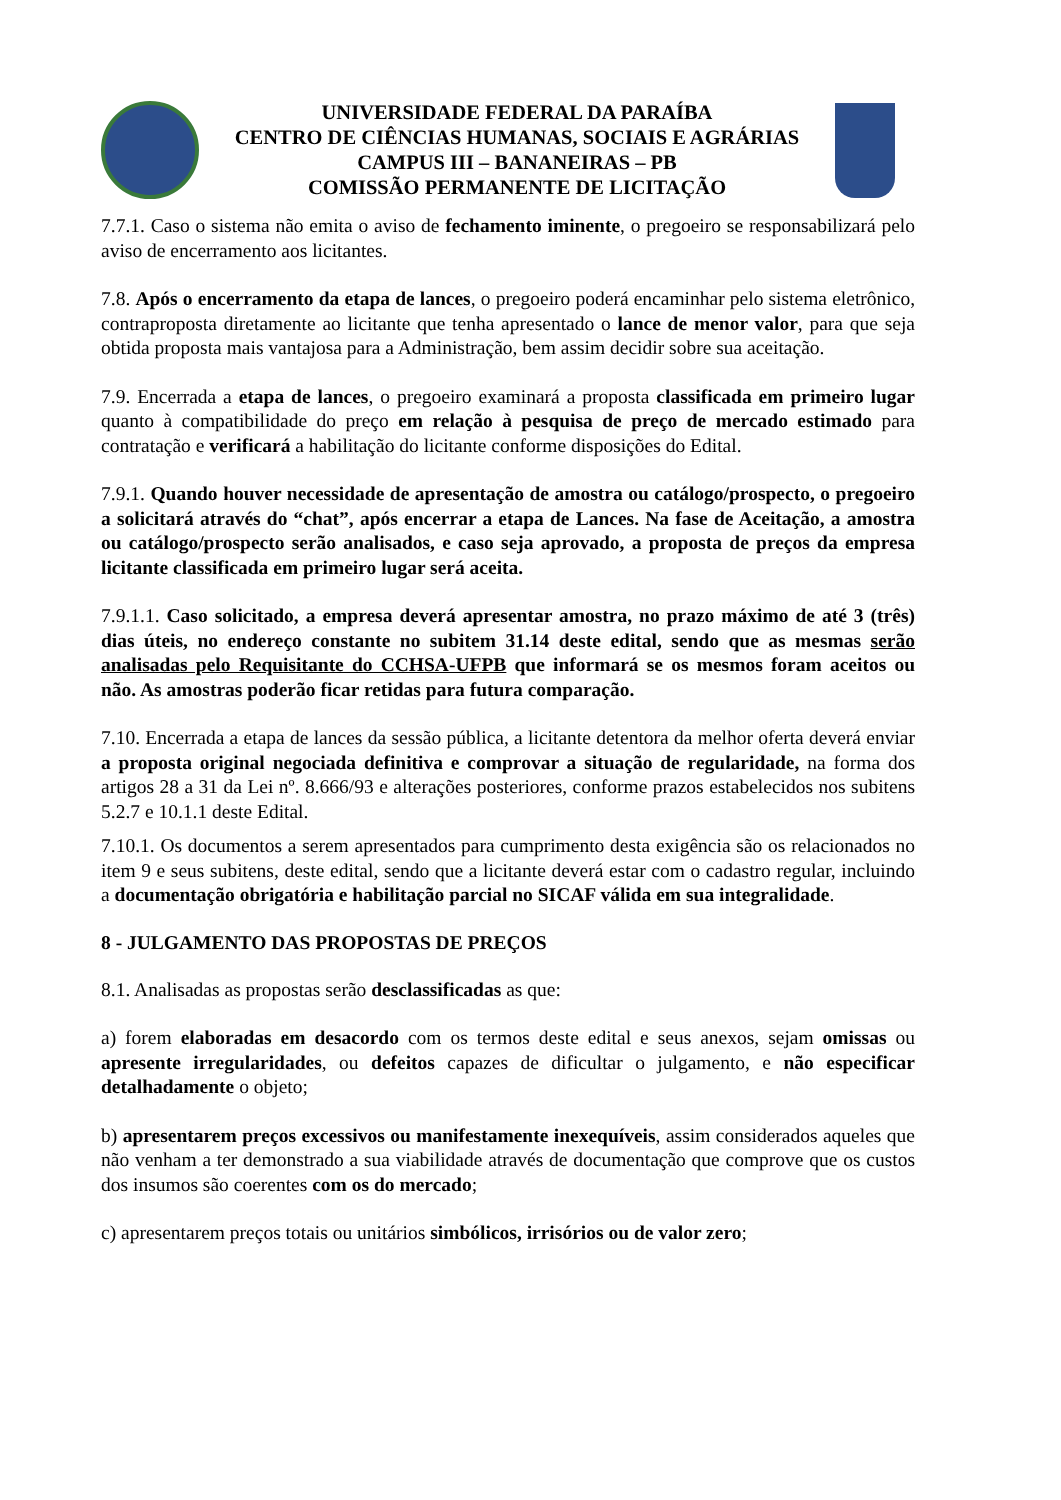UNIVERSIDADE FEDERAL DA PARAÍBA
CENTRO DE CIÊNCIAS HUMANAS, SOCIAIS E AGRÁRIAS
CAMPUS III – BANANEIRAS – PB
COMISSÃO PERMANENTE DE LICITAÇÃO
7.7.1. Caso o sistema não emita o aviso de fechamento iminente, o pregoeiro se responsabilizará pelo aviso de encerramento aos licitantes.
7.8. Após o encerramento da etapa de lances, o pregoeiro poderá encaminhar pelo sistema eletrônico, contraproposta diretamente ao licitante que tenha apresentado o lance de menor valor, para que seja obtida proposta mais vantajosa para a Administração, bem assim decidir sobre sua aceitação.
7.9. Encerrada a etapa de lances, o pregoeiro examinará a proposta classificada em primeiro lugar quanto à compatibilidade do preço em relação à pesquisa de preço de mercado estimado para contratação e verificará a habilitação do licitante conforme disposições do Edital.
7.9.1. Quando houver necessidade de apresentação de amostra ou catálogo/prospecto, o pregoeiro a solicitará através do “chat”, após encerrar a etapa de Lances. Na fase de Aceitação, a amostra ou catálogo/prospecto serão analisados, e caso seja aprovado, a proposta de preços da empresa licitante classificada em primeiro lugar será aceita.
7.9.1.1. Caso solicitado, a empresa deverá apresentar amostra, no prazo máximo de até 3 (três) dias úteis, no endereço constante no subitem 31.14 deste edital, sendo que as mesmas serão analisadas pelo Requisitante do CCHSA-UFPB que informará se os mesmos foram aceitos ou não. As amostras poderão ficar retidas para futura comparação.
7.10. Encerrada a etapa de lances da sessão pública, a licitante detentora da melhor oferta deverá enviar a proposta original negociada definitiva e comprovar a situação de regularidade, na forma dos artigos 28 a 31 da Lei nº. 8.666/93 e alterações posteriores, conforme prazos estabelecidos nos subitens 5.2.7 e 10.1.1 deste Edital.
7.10.1. Os documentos a serem apresentados para cumprimento desta exigência são os relacionados no item 9 e seus subitens, deste edital, sendo que a licitante deverá estar com o cadastro regular, incluindo a documentação obrigatória e habilitação parcial no SICAF válida em sua integralidade.
8 - JULGAMENTO DAS PROPOSTAS DE PREÇOS
8.1. Analisadas as propostas serão desclassificadas as que:
a) forem elaboradas em desacordo com os termos deste edital e seus anexos, sejam omissas ou apresente irregularidades, ou defeitos capazes de dificultar o julgamento, e não especificar detalhadamente o objeto;
b) apresentarem preços excessivos ou manifestamente inexequíveis, assim considerados aqueles que não venham a ter demonstrado a sua viabilidade através de documentação que comprove que os custos dos insumos são coerentes com os do mercado;
c) apresentarem preços totais ou unitários simbólicos, irrisórios ou de valor zero;